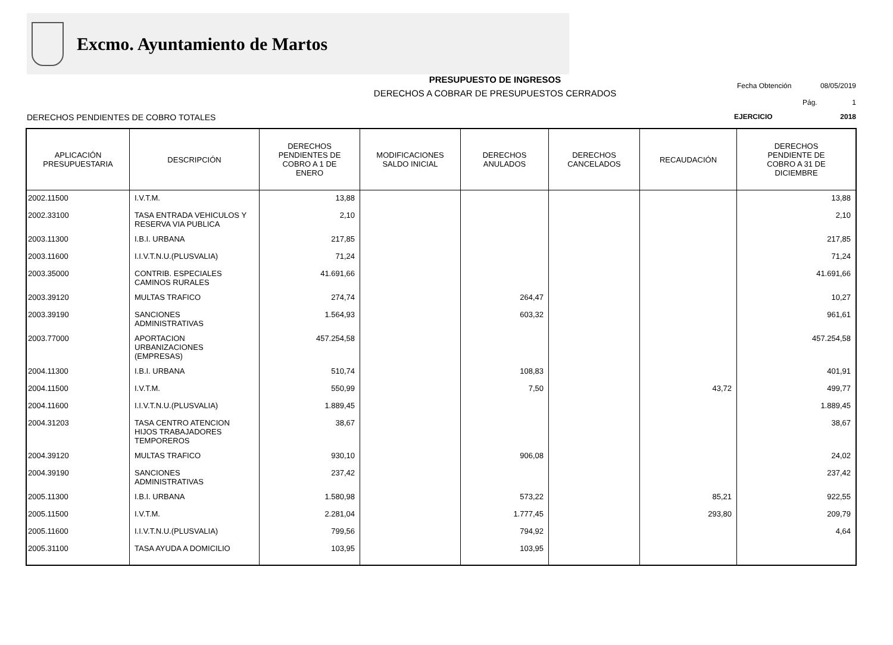Excmo. Ayuntamiento de Martos
PRESUPUESTO DE INGRESOS
DERECHOS A COBRAR DE PRESUPUESTOS CERRADOS
Fecha Obtención 08/05/2019
Pág. 1
DERECHOS PENDIENTES DE COBRO TOTALES EJERCICIO 2018
| APLICACIÓN PRESUPUESTARIA | DESCRIPCIÓN | DERECHOS PENDIENTES DE COBRO A 1 DE ENERO | MODIFICACIONES SALDO INICIAL | DERECHOS ANULADOS | DERECHOS CANCELADOS | RECAUDACIÓN | DERECHOS PENDIENTE DE COBRO A 31 DE DICIEMBRE |
| --- | --- | --- | --- | --- | --- | --- | --- |
| 2002.11500 | I.V.T.M. | 13,88 | | | | | 13,88 |
| 2002.33100 | TASA ENTRADA VEHICULOS Y RESERVA VIA PUBLICA | 2,10 | | | | | 2,10 |
| 2003.11300 | I.B.I. URBANA | 217,85 | | | | | 217,85 |
| 2003.11600 | I.I.V.T.N.U.(PLUSVALIA) | 71,24 | | | | | 71,24 |
| 2003.35000 | CONTRIB. ESPECIALES CAMINOS RURALES | 41.691,66 | | | | | 41.691,66 |
| 2003.39120 | MULTAS TRAFICO | 274,74 | | 264,47 | | | 10,27 |
| 2003.39190 | SANCIONES ADMINISTRATIVAS | 1.564,93 | | 603,32 | | | 961,61 |
| 2003.77000 | APORTACION URBANIZACIONES (EMPRESAS) | 457.254,58 | | | | | 457.254,58 |
| 2004.11300 | I.B.I. URBANA | 510,74 | | 108,83 | | | 401,91 |
| 2004.11500 | I.V.T.M. | 550,99 | | 7,50 | | 43,72 | 499,77 |
| 2004.11600 | I.I.V.T.N.U.(PLUSVALIA) | 1.889,45 | | | | | 1.889,45 |
| 2004.31203 | TASA CENTRO ATENCION HIJOS TRABAJADORES TEMPOREROS | 38,67 | | | | | 38,67 |
| 2004.39120 | MULTAS TRAFICO | 930,10 | | 906,08 | | | 24,02 |
| 2004.39190 | SANCIONES ADMINISTRATIVAS | 237,42 | | | | | 237,42 |
| 2005.11300 | I.B.I. URBANA | 1.580,98 | | 573,22 | | 85,21 | 922,55 |
| 2005.11500 | I.V.T.M. | 2.281,04 | | 1.777,45 | | 293,80 | 209,79 |
| 2005.11600 | I.I.V.T.N.U.(PLUSVALIA) | 799,56 | | 794,92 | | | 4,64 |
| 2005.31100 | TASA AYUDA A DOMICILIO | 103,95 | | 103,95 | | | |